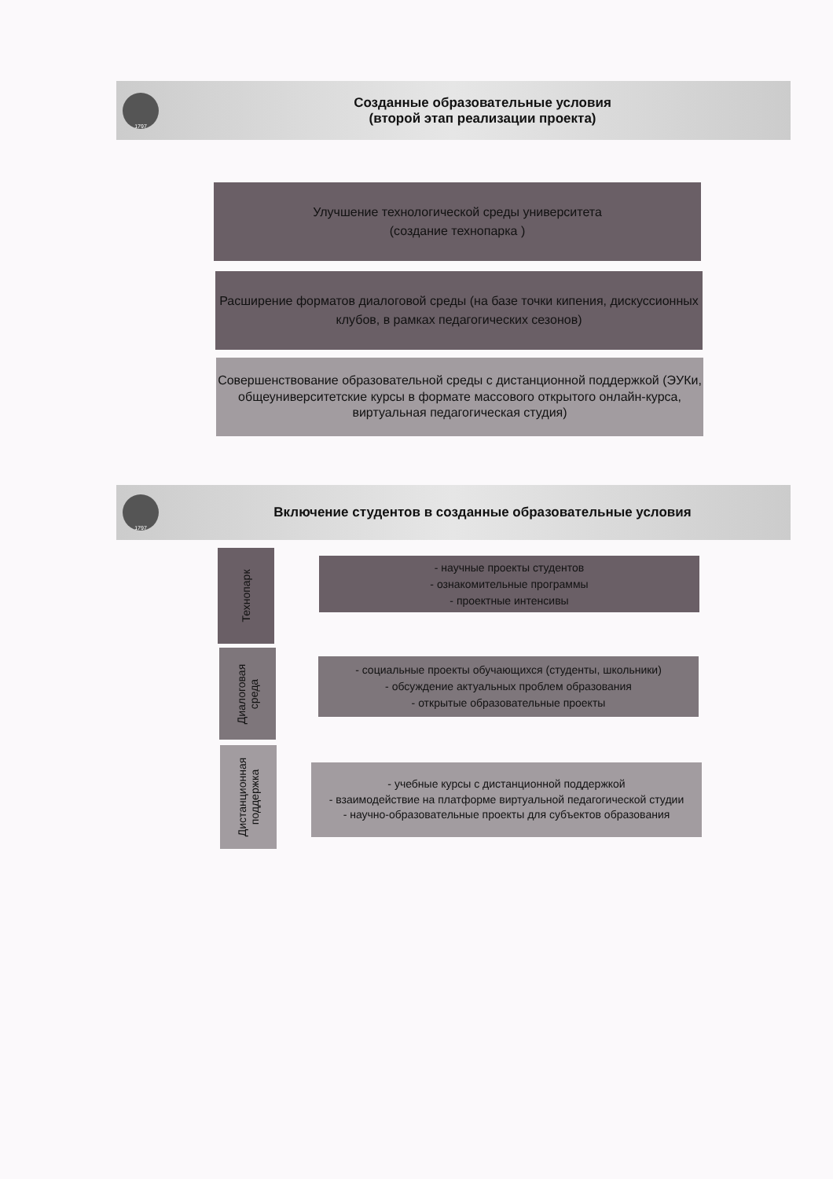1797
Созданные образовательные условия
(второй этап реализации проекта)
Улучшение технологической среды университета
(создание технопарка )
Расширение форматов диалоговой среды (на базе точки кипения, дискуссионных клубов, в рамках педагогических сезонов)
Совершенствование образовательной среды с дистанционной поддержкой (ЭУКи, общеуниверситетские курсы в формате массового открытого онлайн-курса, виртуальная педагогическая студия)
1797
Включение студентов в созданные образовательные условия
Технопарк
- научные проекты студентов
- ознакомительные программы
- проектные интенсивы
Диалоговая
среда
- социальные проекты обучающихся (студенты, школьники)
- обсуждение актуальных проблем образования
- открытые образовательные проекты
Дистанционная
поддержка
- учебные курсы с дистанционной поддержкой
- взаимодействие на платформе виртуальной педагогической студии
- научно-образовательные проекты для субъектов образования